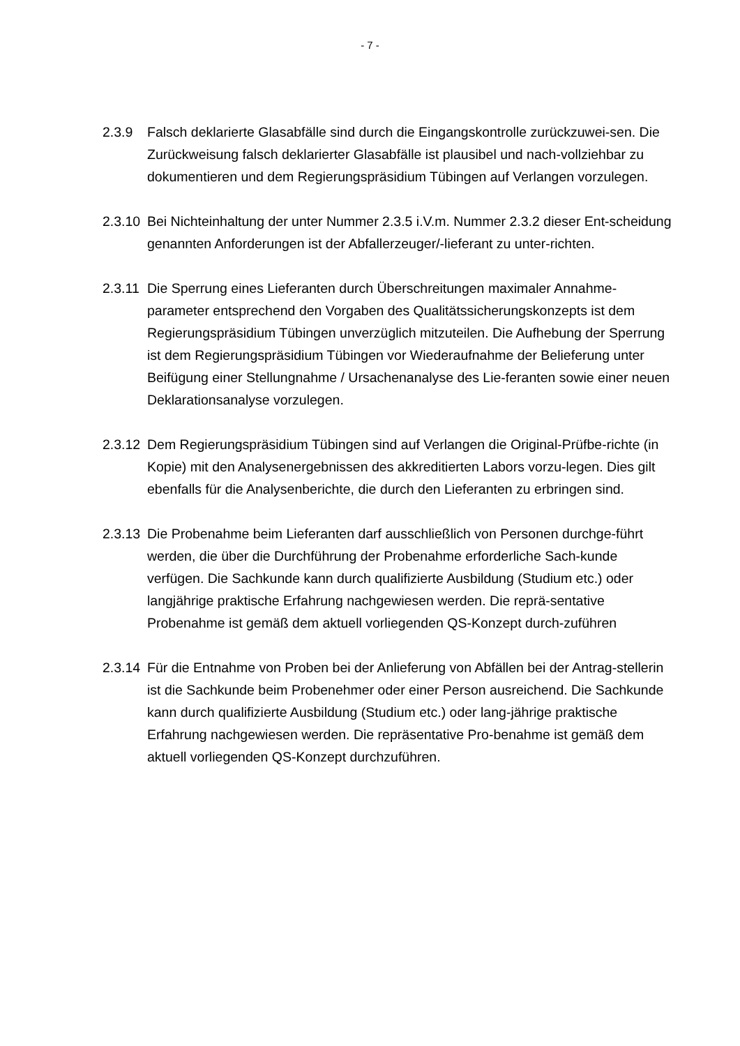- 7 -
2.3.9 Falsch deklarierte Glasabfälle sind durch die Eingangskontrolle zurückzuwei-sen. Die Zurückweisung falsch deklarierter Glasabfälle ist plausibel und nach-vollziehbar zu dokumentieren und dem Regierungspräsidium Tübingen auf Verlangen vorzulegen.
2.3.10
Bei Nichteinhaltung der unter Nummer 2.3.5 i.V.m. Nummer 2.3.2 dieser Ent-scheidung genannten Anforderungen ist der Abfallerzeuger/-lieferant zu unter-richten.
2.3.11
Die Sperrung eines Lieferanten durch Überschreitungen maximaler Annahme-parameter entsprechend den Vorgaben des Qualitätssicherungskonzepts ist dem Regierungspräsidium Tübingen unverzüglich mitzuteilen. Die Aufhebung der Sperrung ist dem Regierungspräsidium Tübingen vor Wiederaufnahme der Belieferung unter Beifügung einer Stellungnahme / Ursachenanalyse des Lie-feranten sowie einer neuen Deklarationsanalyse vorzulegen.
2.3.12
Dem Regierungspräsidium Tübingen sind auf Verlangen die Original-Prüfbe-richte (in Kopie) mit den Analysenergebnissen des akkreditierten Labors vorzu-legen. Dies gilt ebenfalls für die Analysenberichte, die durch den Lieferanten zu erbringen sind.
2.3.13
Die Probenahme beim Lieferanten darf ausschließlich von Personen durchge-führt werden, die über die Durchführung der Probenahme erforderliche Sach-kunde verfügen. Die Sachkunde kann durch qualifizierte Ausbildung (Studium etc.) oder langjährige praktische Erfahrung nachgewiesen werden. Die reprä-sentative Probenahme ist gemäß dem aktuell vorliegenden QS-Konzept durch-zuführen
2.3.14
Für die Entnahme von Proben bei der Anlieferung von Abfällen bei der Antrag-stellerin ist die Sachkunde beim Probenehmer oder einer Person ausreichend. Die Sachkunde kann durch qualifizierte Ausbildung (Studium etc.) oder lang-jährige praktische Erfahrung nachgewiesen werden. Die repräsentative Pro-benahme ist gemäß dem aktuell vorliegenden QS-Konzept durchzuführen.